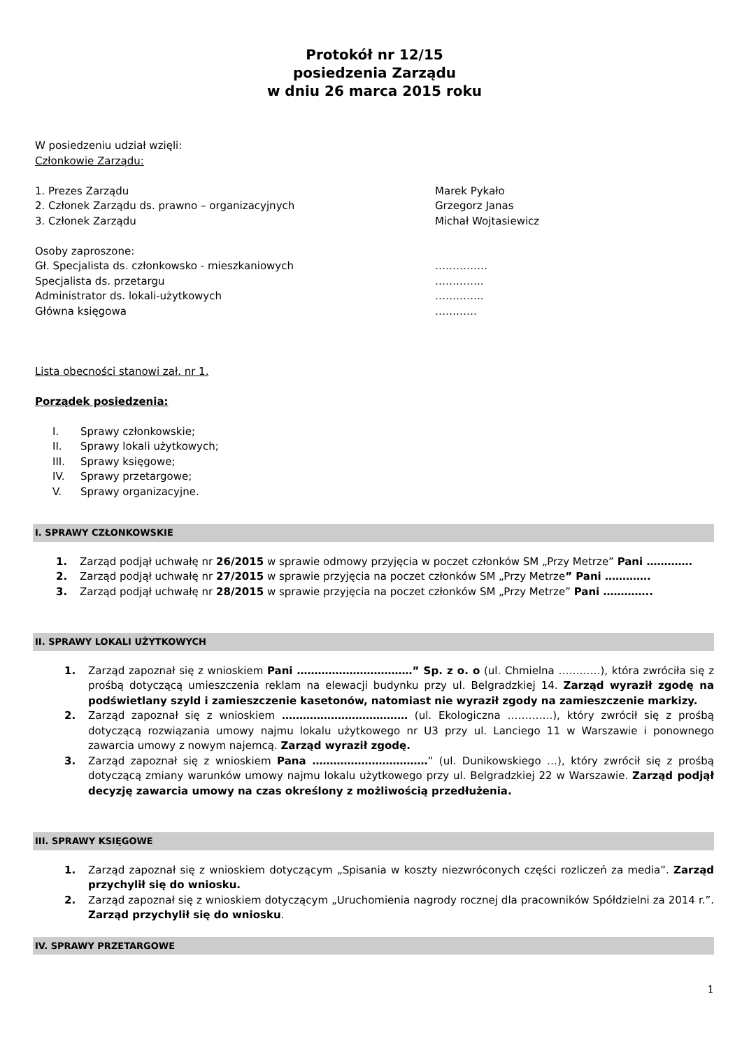Protokół nr 12/15
posiedzenia Zarządu
w dniu 26 marca 2015 roku
W posiedzeniu udział wzięli:
Członkowie Zarządu:
1. Prezes Zarządu Marek Pykało
2. Członek Zarządu ds. prawno – organizacyjnych Grzegorz Janas
3. Członek Zarządu Michał Wojtasiewicz
Osoby zaproszone:
Gł. Specjalista ds. członkowsko - mieszkaniowych ……………
Specjalista ds. przetargu …………..
Administrator ds. lokali-użytkowych …………..
Główna księgowa …………
Lista obecności stanowi zał. nr 1.
Porządek posiedzenia:
I. Sprawy członkowskie;
II. Sprawy lokali użytkowych;
III. Sprawy księgowe;
IV. Sprawy przetargowe;
V. Sprawy organizacyjne.
I. SPRAWY CZŁONKOWSKIE
1. Zarząd podjął uchwałę nr 26/2015 w sprawie odmowy przyjęcia w poczet członków SM „Przy Metrze” Pani ………….
2. Zarząd podjął uchwałę nr 27/2015 w sprawie przyjęcia na poczet członków SM „Przy Metrze” Pani ………….
3. Zarząd podjął uchwałę nr 28/2015 w sprawie przyjęcia na poczet członków SM „Przy Metrze” Pani …………..
II. SPRAWY LOKALI UŻYTKOWYCH
1. Zarząd zapoznał się z wnioskiem Pani ……………………………” Sp. z o. o (ul. Chmielna …………), która zwróciła się z prośbą dotyczącą umieszczenia reklam na elewacji budynku przy ul. Belgradzkiej 14. Zarząd wyraził zgodę na podświetlany szyld i zamieszczenie kasetonów, natomiast nie wyraził zgody na zamieszczenie markizy.
2. Zarząd zapoznał się z wnioskiem ……………………………… (ul. Ekologiczna ………….), który zwrócił się z prośbą dotyczącą rozwiązania umowy najmu lokalu użytkowego nr U3 przy ul. Lanciego 11 w Warszawie i ponownego zawarcia umowy z nowym najemcą. Zarząd wyraził zgodę.
3. Zarząd zapoznał się z wnioskiem Pana ……………………………” (ul. Dunikowskiego …), który zwrócił się z prośbą dotyczącą zmiany warunków umowy najmu lokalu użytkowego przy ul. Belgradzkiej 22 w Warszawie. Zarząd podjął decyzję zawarcia umowy na czas określony z możliwością przedłużenia.
III. SPRAWY KSIĘGOWE
1. Zarząd zapoznał się z wnioskiem dotyczącym „Spisania w koszty niezwróconych części rozliczeń za media”. Zarząd przychylił się do wniosku.
2. Zarząd zapoznał się z wnioskiem dotyczącym „Uruchomienia nagrody rocznej dla pracowników Spółdzielni za 2014 r.”. Zarząd przychylił się do wniosku.
IV. SPRAWY PRZETARGOWE
1